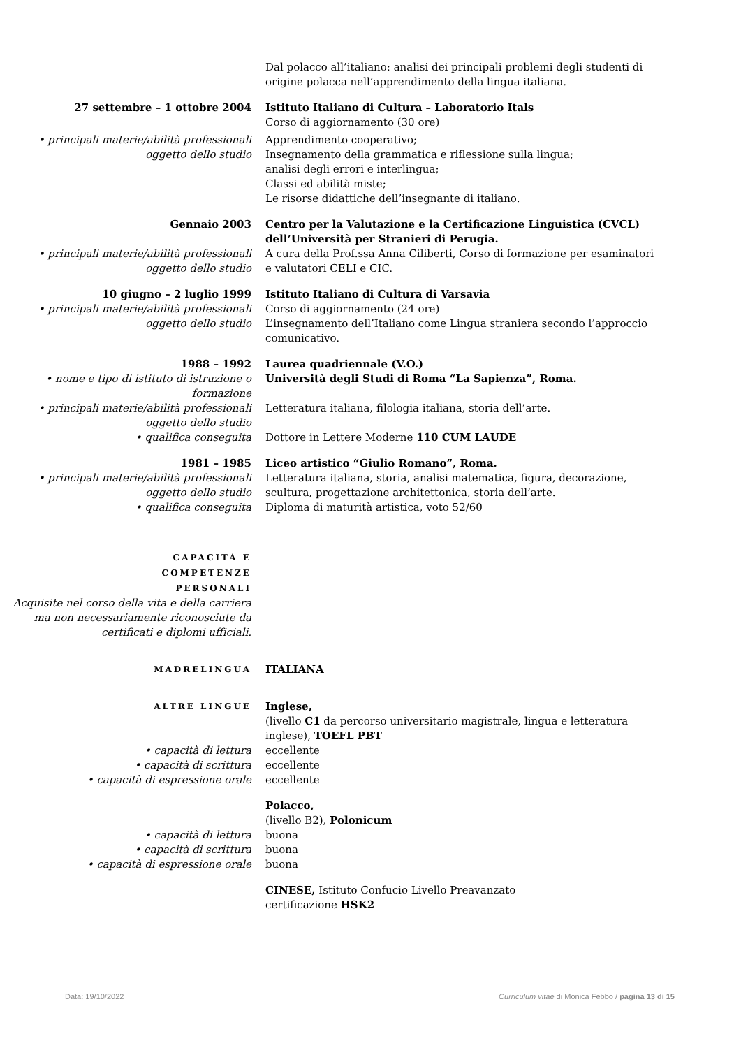Dal polacco all’italiano: analisi dei principali problemi degli studenti di origine polacca nell’apprendimento della lingua italiana.
27 settembre – 1 ottobre 2004 Istituto Italiano di Cultura – Laboratorio Itals
Corso di aggiornamento (30 ore)
• principali materie/abilità professionali oggetto dello studio
Apprendimento cooperativo;
Insegnamento della grammatica e riflessione sulla lingua;
analisi degli errori e interlingua;
Classi ed abilità miste;
Le risorse didattiche dell’insegnante di italiano.
Gennaio 2003 Centro per la Valutazione e la Certificazione Linguistica (CVCL) dell’Università per Stranieri di Perugia.
• principali materie/abilità professionali oggetto dello studio
A cura della Prof.ssa Anna Ciliberti, Corso di formazione per esaminatori e valutatori CELI e CIC.
10 giugno – 2 luglio 1999 Istituto Italiano di Cultura di Varsavia
• principali materie/abilità professionali oggetto dello studio
Corso di aggiornamento (24 ore)
L’insegnamento dell’Italiano come Lingua straniera secondo l’approccio comunicativo.
1988 – 1992 Laurea quadriennale (V.O.)
• nome e tipo di istituto di istruzione o formazione
Università degli Studi di Roma “La Sapienza”, Roma.
• principali materie/abilità professionali oggetto dello studio
Letteratura italiana, filologia italiana, storia dell’arte.
• qualifica conseguita Dottore in Lettere Moderne 110 CUM LAUDE
1981 – 1985 Liceo artistico “Giulio Romano”, Roma.
• principali materie/abilità professionali oggetto dello studio
Letteratura italiana, storia, analisi matematica, figura, decorazione, scultura, progettazione architettonica, storia dell’arte.
• qualifica conseguita Diploma di maturità artistica, voto 52/60
CAPACITÀ E
COMPETENZE
PERSONALI
Acquisite nel corso della vita e della carriera ma non necessariamente riconosciute da certificati e diplomi ufficiali.
MADRELINGUA
ITALIANA
ALTRE LINGUE
Inglese,
(livello C1 da percorso universitario magistrale, lingua e letteratura inglese), TOEFL PBT
• capacità di lettura eccellente
• capacità di scrittura eccellente
• capacità di espressione orale eccellente
Polacco,
(livello B2), Polonicum
• capacità di lettura buona
• capacità di scrittura buona
• capacità di espressione orale buona
CINESE, Istituto Confucio Livello Preavanzato
certificazione HSK2
Data: 19/10/2022 Curriculum vitae di Monica Febbo / pagina 13 di 15